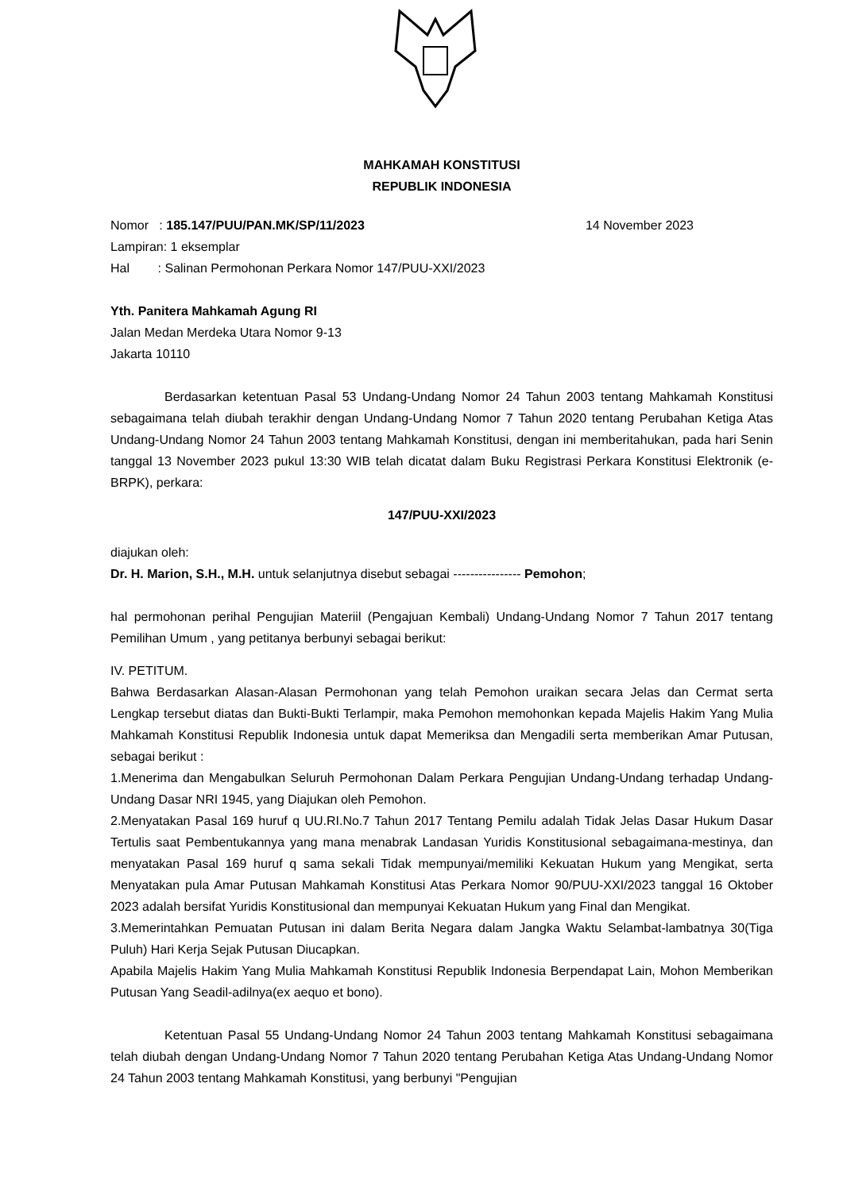MAHKAMAH KONSTITUSI
REPUBLIK INDONESIA
Nomor : 185.147/PUU/PAN.MK/SP/11/2023 14 November 2023
Lampiran: 1 eksemplar
Hal : Salinan Permohonan Perkara Nomor 147/PUU-XXI/2023
Yth. Panitera Mahkamah Agung RI
Jalan Medan Merdeka Utara Nomor 9-13
Jakarta 10110
Berdasarkan ketentuan Pasal 53 Undang-Undang Nomor 24 Tahun 2003 tentang Mahkamah Konstitusi sebagaimana telah diubah terakhir dengan Undang-Undang Nomor 7 Tahun 2020 tentang Perubahan Ketiga Atas Undang-Undang Nomor 24 Tahun 2003 tentang Mahkamah Konstitusi, dengan ini memberitahukan, pada hari Senin tanggal 13 November 2023 pukul 13:30 WIB telah dicatat dalam Buku Registrasi Perkara Konstitusi Elektronik (e-BRPK), perkara:
147/PUU-XXI/2023
diajukan oleh:
Dr. H. Marion, S.H., M.H. untuk selanjutnya disebut sebagai ---------------- Pemohon;
hal permohonan perihal Pengujian Materiil (Pengajuan Kembali) Undang-Undang Nomor 7 Tahun 2017 tentang Pemilihan Umum , yang petitanya berbunyi sebagai berikut:
IV. PETITUM.
Bahwa Berdasarkan Alasan-Alasan Permohonan yang telah Pemohon uraikan secara Jelas dan Cermat serta Lengkap tersebut diatas dan Bukti-Bukti Terlampir, maka Pemohon memohonkan kepada Majelis Hakim Yang Mulia Mahkamah Konstitusi Republik Indonesia untuk dapat Memeriksa dan Mengadili serta memberikan Amar Putusan, sebagai berikut :
1.Menerima dan Mengabulkan Seluruh Permohonan Dalam Perkara Pengujian Undang-Undang terhadap Undang-Undang Dasar NRI 1945, yang Diajukan oleh Pemohon.
2.Menyatakan Pasal 169 huruf q UU.RI.No.7 Tahun 2017 Tentang Pemilu adalah Tidak Jelas Dasar Hukum Dasar Tertulis saat Pembentukannya yang mana menabrak Landasan Yuridis Konstitusional sebagaimana-mestinya, dan menyatakan Pasal 169 huruf q sama sekali Tidak mempunyai/memiliki Kekuatan Hukum yang Mengikat, serta Menyatakan pula Amar Putusan Mahkamah Konstitusi Atas Perkara Nomor 90/PUU-XXI/2023 tanggal 16 Oktober 2023 adalah bersifat Yuridis Konstitusional dan mempunyai Kekuatan Hukum yang Final dan Mengikat.
3.Memerintahkan Pemuatan Putusan ini dalam Berita Negara dalam Jangka Waktu Selambat-lambatnya 30(Tiga Puluh) Hari Kerja Sejak Putusan Diucapkan.
Apabila Majelis Hakim Yang Mulia Mahkamah Konstitusi Republik Indonesia Berpendapat Lain, Mohon Memberikan Putusan Yang Seadil-adilnya(ex aequo et bono).
Ketentuan Pasal 55 Undang-Undang Nomor 24 Tahun 2003 tentang Mahkamah Konstitusi sebagaimana telah diubah dengan Undang-Undang Nomor 7 Tahun 2020 tentang Perubahan Ketiga Atas Undang-Undang Nomor 24 Tahun 2003 tentang Mahkamah Konstitusi, yang berbunyi "Pengujian